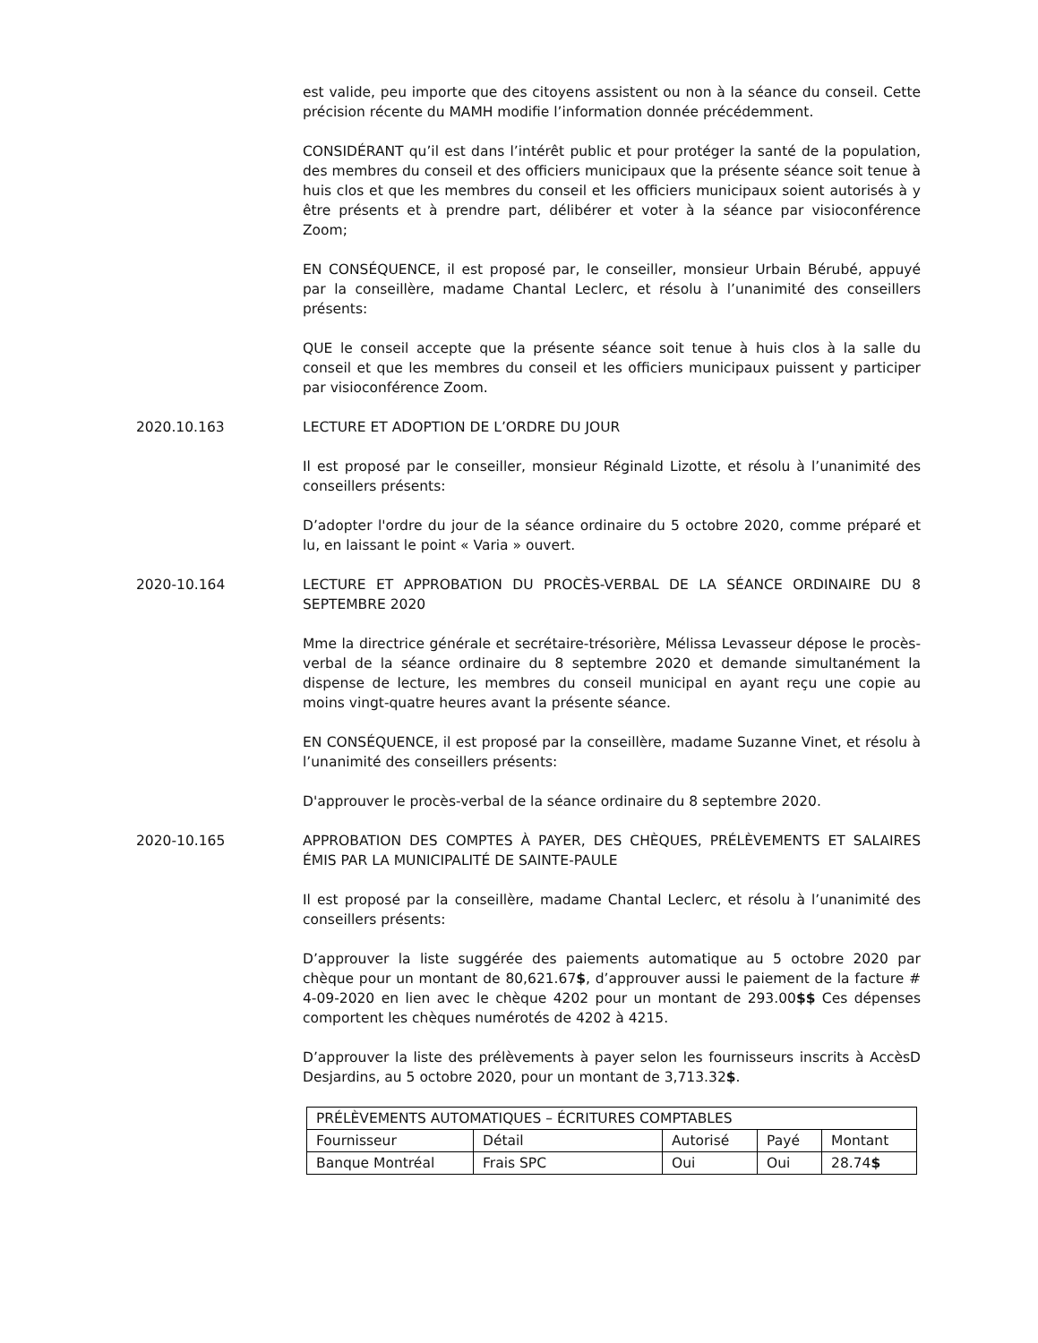est valide, peu importe que des citoyens assistent ou non à la séance du conseil. Cette précision récente du MAMH modifie l’information donnée précédemment.
CONSIDÉRANT qu’il est dans l’intérêt public et pour protéger la santé de la population, des membres du conseil et des officiers municipaux que la présente séance soit tenue à huis clos et que les membres du conseil et les officiers municipaux soient autorisés à y être présents et à prendre part, délibérer et voter à la séance par visioconférence Zoom;
EN CONSÉQUENCE, il est proposé par, le conseiller, monsieur Urbain Bérubé, appuyé par la conseillère, madame Chantal Leclerc, et résolu à l’unanimité des conseillers présents:
QUE le conseil accepte que la présente séance soit tenue à huis clos à la salle du conseil et que les membres du conseil et les officiers municipaux puissent y participer par visioconférence Zoom.
2020.10.163 LECTURE ET ADOPTION DE L’ORDRE DU JOUR
Il est proposé par le conseiller, monsieur Réginald Lizotte, et résolu à l’unanimité des conseillers présents:
D’adopter l'ordre du jour de la séance ordinaire du 5 octobre 2020, comme préparé et lu, en laissant le point « Varia » ouvert.
2020-10.164 LECTURE ET APPROBATION DU PROCÈS-VERBAL DE LA SÉANCE ORDINAIRE DU 8 SEPTEMBRE 2020
Mme la directrice générale et secrétaire-trésorière, Mélissa Levasseur dépose le procès-verbal de la séance ordinaire du 8 septembre 2020 et demande simultanément la dispense de lecture, les membres du conseil municipal en ayant reçu une copie au moins vingt-quatre heures avant la présente séance.
EN CONSÉQUENCE, il est proposé par la conseillère, madame Suzanne Vinet, et résolu à l’unanimité des conseillers présents:
D'approuver le procès-verbal de la séance ordinaire du 8 septembre 2020.
2020-10.165 APPROBATION DES COMPTES À PAYER, DES CHÈQUES, PRÉLÈVEMENTS ET SALAIRES ÉMIS PAR LA MUNICIPALITÉ DE SAINTE-PAULE
Il est proposé par la conseillère, madame Chantal Leclerc, et résolu à l’unanimité des conseillers présents:
D’approuver la liste suggérée des paiements automatique au 5 octobre 2020 par chèque pour un montant de 80,621.67$, d’approuver aussi le paiement de la facture # 4-09-2020 en lien avec le chèque 4202 pour un montant de 293.00$$ Ces dépenses comportent les chèques numérotés de 4202 à 4215.
D’approuver la liste des prélèvements à payer selon les fournisseurs inscrits à AccèsD Desjardins, au 5 octobre 2020, pour un montant de 3,713.32$.
| PRÉLÈVEMENTS AUTOMATIQUES – ÉCRITURES COMPTABLES | | | | |
| --- | --- | --- | --- | --- |
| Fournisseur | Détail | Autorisé | Payé | Montant |
| Banque Montréal | Frais SPC | Oui | Oui | 28.74 $ |